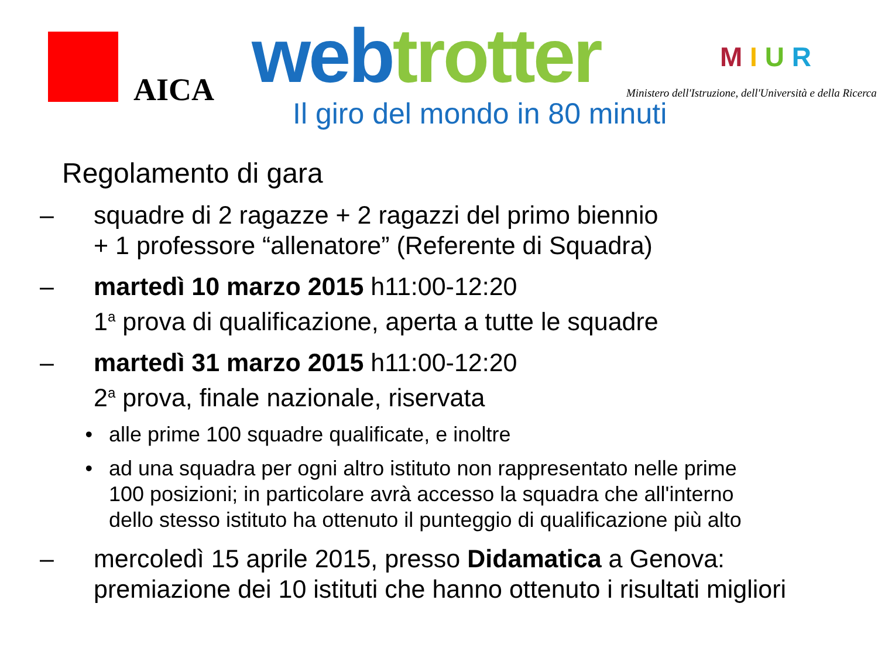AICA web trotter
Il giro del mondo in 80 minuti
M I U R
Ministero dell'Istruzione, dell'Università e della Ricerca
Regolamento di gara
– squadre di 2 ragazze + 2 ragazzi del primo biennio
+ 1 professore “allenatore” (Referente di Squadra)
– martedì 10 marzo 2015 h11:00-12:20
1<sup>a</sup> prova di qualificazione, aperta a tutte le squadre
– martedì 31 marzo 2015 h11:00-12:20
2<sup>a</sup> prova, finale nazionale, riservata
• alle prime 100 squadre qualificate, e inoltre
• ad una squadra per ogni altro istituto non rappresentato nelle prime
100 posizioni; in particolare avrà accesso la squadra che all'interno
dello stesso istituto ha ottenuto il punteggio di qualificazione più alto
– mercoledì 15 aprile 2015, presso Didamatica a Genova:
premiazione dei 10 istituti che hanno ottenuto i risultati migliori